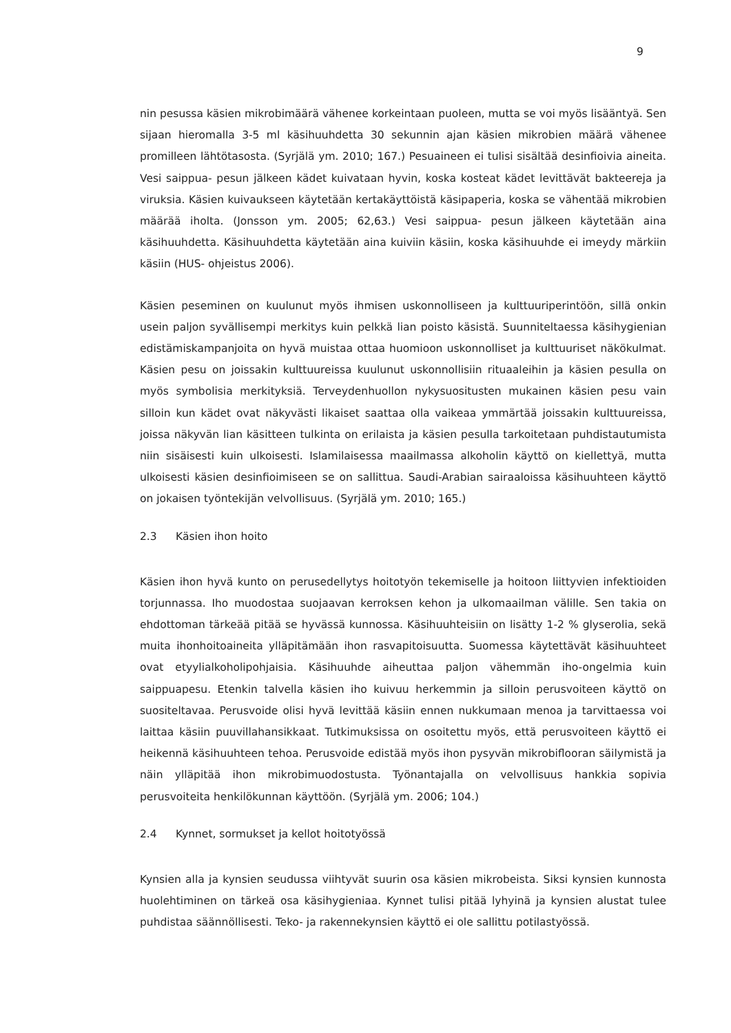9
nin pesussa käsien mikrobimäärä vähenee korkeintaan puoleen, mutta se voi myös lisääntyä. Sen sijaan hieromalla 3-5 ml käsihuuhdetta 30 sekunnin ajan käsien mikrobien määrä vähenee promilleen lähtötasosta. (Syrjälä ym. 2010; 167.) Pesuaineen ei tulisi sisältää desinfioivia aineita. Vesi saippua- pesun jälkeen kädet kuivataan hyvin, koska kosteat kädet levittävät bakteereja ja viruksia. Käsien kuivaukseen käytetään kertakäyttöistä käsipaperia, koska se vähentää mikrobien määrää iholta. (Jonsson ym. 2005; 62,63.) Vesi saippua- pesun jälkeen käytetään aina käsihuuhdetta. Käsihuuhdetta käytetään aina kuiviin käsiin, koska käsihuuhde ei imeydy märkiin käsiin (HUS- ohjeistus 2006).
Käsien peseminen on kuulunut myös ihmisen uskonnolliseen ja kulttuuriperintöön, sillä onkin usein paljon syvällisempi merkitys kuin pelkkä lian poisto käsistä. Suunniteltaessa käsihygienian edistämiskampanjoita on hyvä muistaa ottaa huomioon uskonnolliset ja kulttuuriset näkökulmat. Käsien pesu on joissakin kulttuureissa kuulunut uskonnollisiin rituaaleihin ja käsien pesulla on myös symbolisia merkityksiä. Terveydenhuollon nykysuositusten mukainen käsien pesu vain silloin kun kädet ovat näkyvästi likaiset saattaa olla vaikeaa ymmärtää joissakin kulttuureissa, joissa näkyvän lian käsitteen tulkinta on erilaista ja käsien pesulla tarkoitetaan puhdistautumista niin sisäisesti kuin ulkoisesti. Islamilaisessa maailmassa alkoholin käyttö on kiellettyä, mutta ulkoisesti käsien desinfioimiseen se on sallittua. Saudi-Arabian sairaaloissa käsihuuhteen käyttö on jokaisen työntekijän velvollisuus. (Syrjälä ym. 2010; 165.)
2.3 Käsien ihon hoito
Käsien ihon hyvä kunto on perusedellytys hoitotyön tekemiselle ja hoitoon liittyvien infektioiden torjunnassa. Iho muodostaa suojaavan kerroksen kehon ja ulkomaailman välille. Sen takia on ehdottoman tärkeää pitää se hyvässä kunnossa. Käsihuuhteisiin on lisätty 1-2 % glyserolia, sekä muita ihonhoitoaineita ylläpitämään ihon rasvapitoisuutta. Suomessa käytettävät käsihuuhteet ovat etyylialkoholipohjaisia. Käsihuuhde aiheuttaa paljon vähemmän iho-ongelmia kuin saippuapesu. Etenkin talvella käsien iho kuivuu herkemmin ja silloin perusvoiteen käyttö on suositeltavaa. Perusvoide olisi hyvä levittää käsiin ennen nukkumaan menoa ja tarvittaessa voi laittaa käsiin puuvillahansikkaat. Tutkimuksissa on osoitettu myös, että perusvoiteen käyttö ei heikennä käsihuuhteen tehoa. Perusvoide edistää myös ihon pysyvän mikrobiflooran säilymistä ja näin ylläpitää ihon mikrobimuodostusta. Työnantajalla on velvollisuus hankkia sopivia perusvoiteita henkilökunnan käyttöön. (Syrjälä ym. 2006; 104.)
2.4 Kynnet, sormukset ja kellot hoitotyössä
Kynsien alla ja kynsien seudussa viihtyvät suurin osa käsien mikrobeista. Siksi kynsien kunnosta huolehtiminen on tärkeä osa käsihygieniaa. Kynnet tulisi pitää lyhyinä ja kynsien alustat tulee puhdistaa säännöllisesti. Teko- ja rakennekynsien käyttö ei ole sallittu potilastyössä.